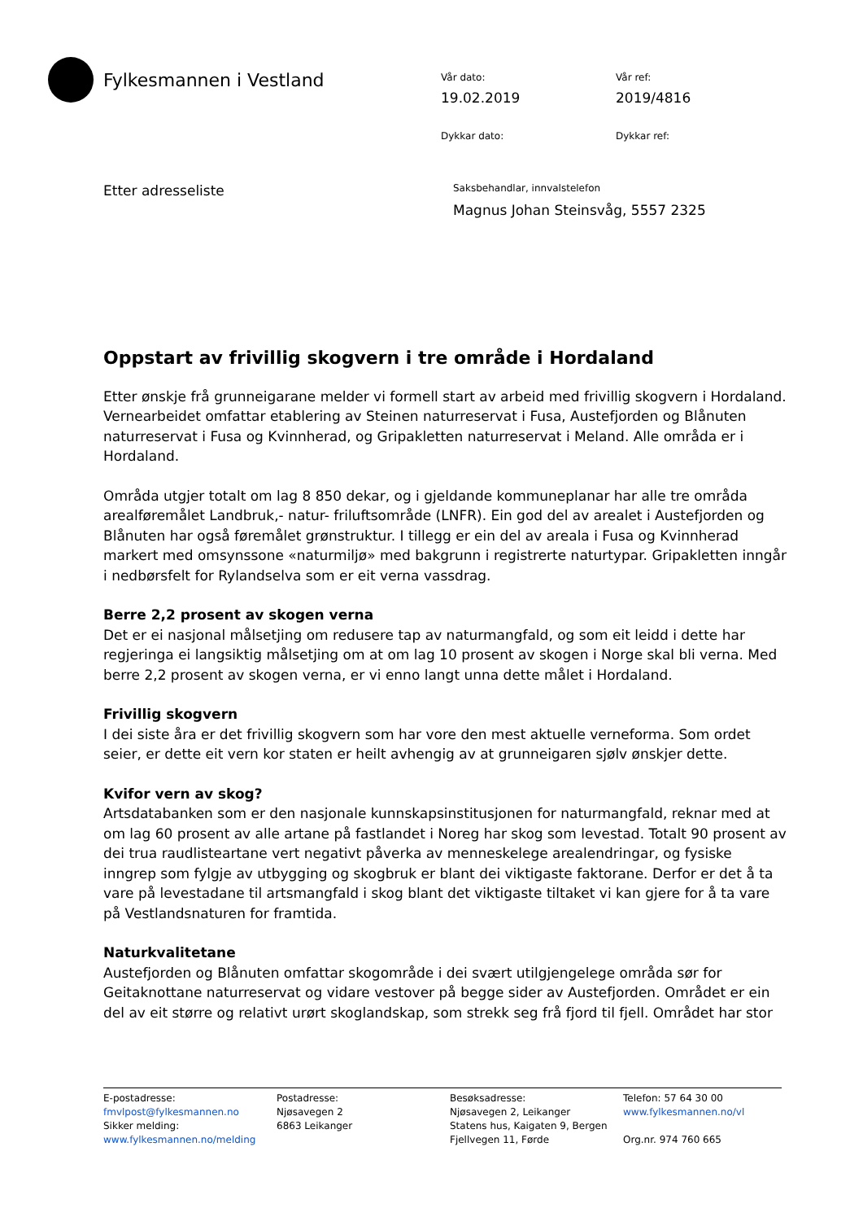Fylkesmannen i Vestland
Vår dato:
Vår ref:
19.02.2019
2019/4816
Dykkar dato:
Dykkar ref:
Etter adresseliste
Saksbehandlar, innvalstelefon
Magnus Johan Steinsvåg, 5557 2325
Oppstart av frivillig skogvern i tre område i Hordaland
Etter ønskje frå grunneigarane melder vi formell start av arbeid med frivillig skogvern i Hordaland. Vernearbeidet omfattar etablering av Steinen naturreservat i Fusa, Austefjorden og Blånuten naturreservat i Fusa og Kvinnherad, og Gripakletten naturreservat i Meland. Alle områda er i Hordaland.
Områda utgjer totalt om lag 8 850 dekar, og i gjeldande kommuneplanar har alle tre områda arealføremålet Landbruk,- natur- friluftsområde (LNFR). Ein god del av arealet i Austefjorden og Blånuten har også føremålet grønstruktur. I tillegg er ein del av areala i Fusa og Kvinnherad markert med omsynssone «naturmiljø» med bakgrunn i registrerte naturtypar. Gripakletten inngår i nedbørsfelt for Rylandselva som er eit verna vassdrag.
Berre 2,2 prosent av skogen verna
Det er ei nasjonal målsetjing om redusere tap av naturmangfald, og som eit leidd i dette har regjeringa ei langsiktig målsetjing om at om lag 10 prosent av skogen i Norge skal bli verna. Med berre 2,2 prosent av skogen verna, er vi enno langt unna dette målet i Hordaland.
Frivillig skogvern
I dei siste åra er det frivillig skogvern som har vore den mest aktuelle verneforma. Som ordet seier, er dette eit vern kor staten er heilt avhengig av at grunneigaren sjølv ønskjer dette.
Kvifor vern av skog?
Artsdatabanken som er den nasjonale kunnskapsinstitusjonen for naturmangfald, reknar med at om lag 60 prosent av alle artane på fastlandet i Noreg har skog som levestad. Totalt 90 prosent av dei trua raudlisteartane vert negativt påverka av menneskelege arealendringar, og fysiske inngrep som fylgje av utbygging og skogbruk er blant dei viktigaste faktorane. Derfor er det å ta vare på levestadane til artsmangfald i skog blant det viktigaste tiltaket vi kan gjere for å ta vare på Vestlandsnaturen for framtida.
Naturkvalitetane
Austefjorden og Blånuten omfattar skogområde i dei svært utilgjengelege områda sør for Geitaknottane naturreservat og vidare vestover på begge sider av Austefjorden. Området er ein del av eit større og relativt urørt skoglandskap, som strekk seg frå fjord til fjell. Området har stor
E-postadresse:
fmvlpost@fylkesmannen.no
Sikker melding:
www.fylkesmannen.no/melding
Postadresse:
Njøsavegen 2
6863 Leikanger
Besøksadresse:
Njøsavegen 2, Leikanger
Statens hus, Kaigaten 9, Bergen
Fjellvegen 11, Førde
Telefon: 57 64 30 00
www.fylkesmannen.no/vl
Org.nr. 974 760 665